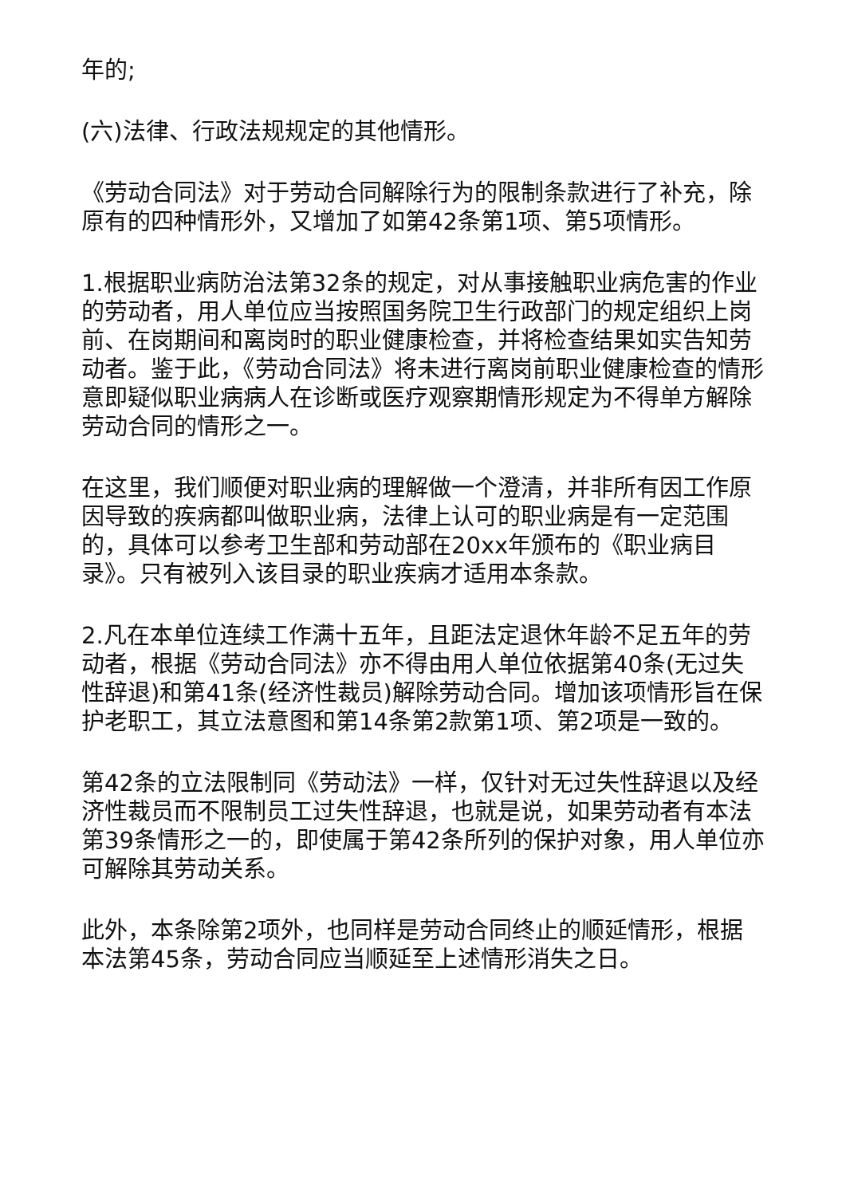年的;
(六)法律、行政法规规定的其他情形。
《劳动合同法》对于劳动合同解除行为的限制条款进行了补充，除原有的四种情形外，又增加了如第42条第1项、第5项情形。
1.根据职业病防治法第32条的规定，对从事接触职业病危害的作业的劳动者，用人单位应当按照国务院卫生行政部门的规定组织上岗前、在岗期间和离岗时的职业健康检查，并将检查结果如实告知劳动者。鉴于此，《劳动合同法》将未进行离岗前职业健康检查的情形意即疑似职业病病人在诊断或医疗观察期情形规定为不得单方解除劳动合同的情形之一。
在这里，我们顺便对职业病的理解做一个澄清，并非所有因工作原因导致的疾病都叫做职业病，法律上认可的职业病是有一定范围的，具体可以参考卫生部和劳动部在20xx年颁布的《职业病目录》。只有被列入该目录的职业疾病才适用本条款。
2.凡在本单位连续工作满十五年，且距法定退休年龄不足五年的劳动者，根据《劳动合同法》亦不得由用人单位依据第40条(无过失性辞退)和第41条(经济性裁员)解除劳动合同。增加该项情形旨在保护老职工，其立法意图和第14条第2款第1项、第2项是一致的。
第42条的立法限制同《劳动法》一样，仅针对无过失性辞退以及经济性裁员而不限制员工过失性辞退，也就是说，如果劳动者有本法第39条情形之一的，即使属于第42条所列的保护对象，用人单位亦可解除其劳动关系。
此外，本条除第2项外，也同样是劳动合同终止的顺延情形，根据本法第45条，劳动合同应当顺延至上述情形消失之日。